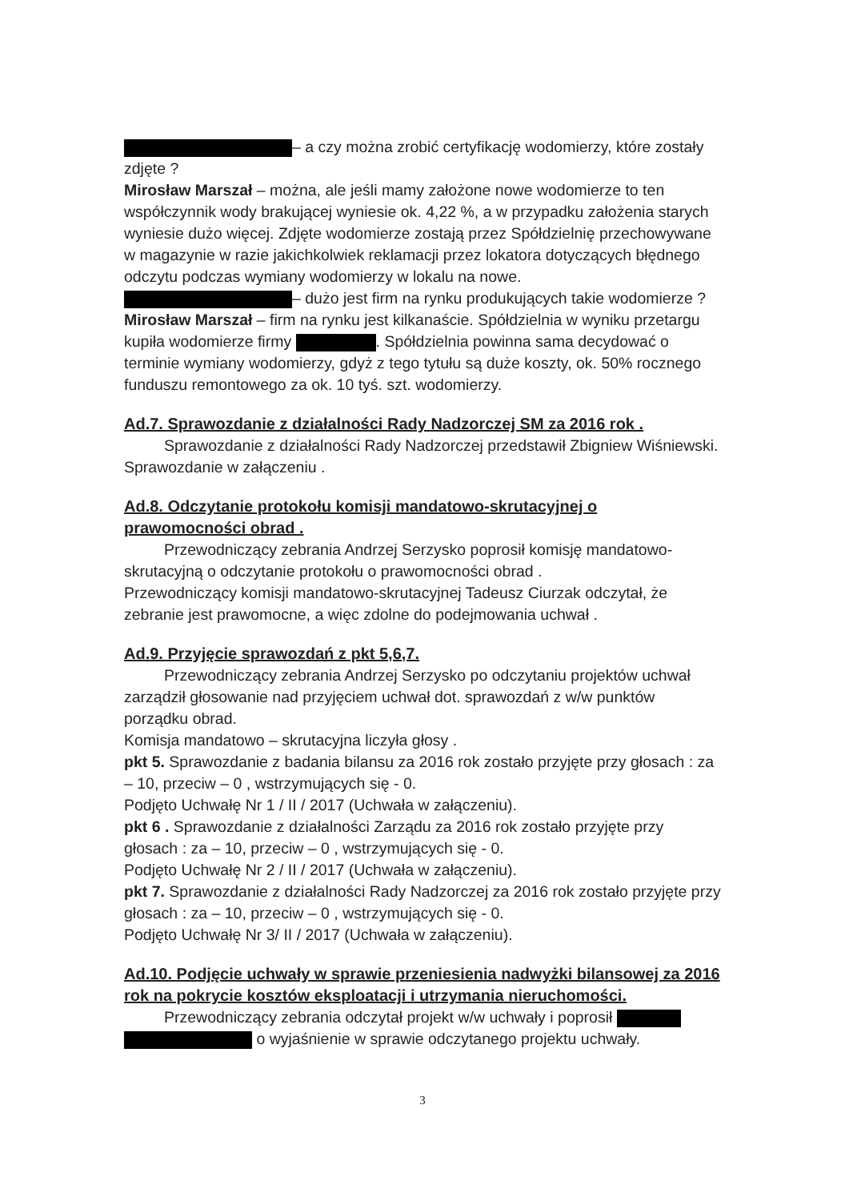– a czy można zrobić certyfikację wodomierzy, które zostały zdjęte ?
Mirosław Marszał – można, ale jeśli mamy założone nowe wodomierze to ten współczynnik wody brakującej wyniesie ok. 4,22 %, a w przypadku założenia starych wyniesie dużo więcej. Zdjęte wodomierze zostają przez Spółdzielnię przechowywane w magazynie w razie jakichkolwiek reklamacji przez lokatora dotyczących błędnego odczytu podczas wymiany wodomierzy w lokalu na nowe.
– dużo jest firm na rynku produkujących takie wodomierze ?
Mirosław Marszał – firm na rynku jest kilkanaście. Spółdzielnia w wyniku przetargu kupiła wodomierze firmy . Spółdzielnia powinna sama decydować o terminie wymiany wodomierzy, gdyż z tego tytułu są duże koszty, ok. 50% rocznego funduszu remontowego za ok. 10 tyś. szt. wodomierzy.
Ad.7. Sprawozdanie z działalności Rady Nadzorczej SM za 2016 rok .
Sprawozdanie z działalności Rady Nadzorczej przedstawił Zbigniew Wiśniewski. Sprawozdanie w załączeniu .
Ad.8. Odczytanie protokołu komisji mandatowo-skrutacyjnej o prawomocności obrad .
Przewodniczący zebrania Andrzej Serzysko poprosił komisję mandatowo-skrutacyjną o odczytanie protokołu o prawomocności obrad .
Przewodniczący komisji mandatowo-skrutacyjnej Tadeusz Ciurzak odczytał, że zebranie jest prawomocne, a więc zdolne do podejmowania uchwał .
Ad.9. Przyjęcie sprawozdań z pkt 5,6,7.
Przewodniczący zebrania Andrzej Serzysko po odczytaniu projektów uchwał zarządził głosowanie nad przyjęciem uchwał dot. sprawozdań z w/w punktów porządku obrad.
Komisja mandatowo – skrutacyjna liczyła głosy .
pkt 5. Sprawozdanie z badania bilansu za 2016 rok zostało przyjęte przy głosach : za – 10, przeciw – 0 , wstrzymujących się - 0.
Podjęto Uchwałę Nr 1 / II / 2017 (Uchwała w załączeniu).
pkt 6 . Sprawozdanie z działalności Zarządu za 2016 rok zostało przyjęte przy głosach : za – 10, przeciw – 0 , wstrzymujących się - 0.
Podjęto Uchwałę Nr 2 / II / 2017 (Uchwała w załączeniu).
pkt 7. Sprawozdanie z działalności Rady Nadzorczej za 2016 rok zostało przyjęte przy głosach : za – 10, przeciw – 0 , wstrzymujących się - 0.
Podjęto Uchwałę Nr 3/ II / 2017 (Uchwała w załączeniu).
Ad.10. Podjęcie uchwały w sprawie przeniesienia nadwyżki bilansowej za 2016 rok na pokrycie kosztów eksploatacji i utrzymania nieruchomości.
Przewodniczący zebrania odczytał projekt w/w uchwały i poprosił o wyjaśnienie w sprawie odczytanego projektu uchwały.
3